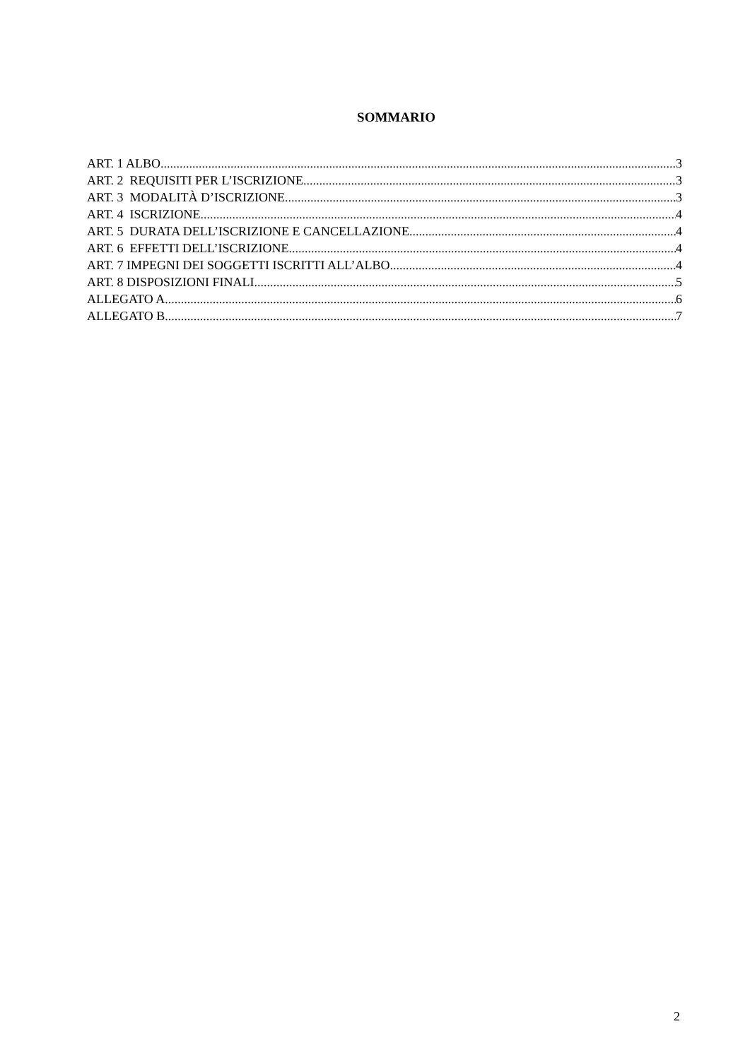SOMMARIO
ART. 1 ALBO 3
ART. 2 REQUISITI PER L’ISCRIZIONE 3
ART. 3 MODALITÀ D’ISCRIZIONE 3
ART. 4 ISCRIZIONE 4
ART. 5 DURATA DELL’ISCRIZIONE E CANCELLAZIONE 4
ART. 6 EFFETTI DELL’ISCRIZIONE 4
ART. 7 IMPEGNI DEI SOGGETTI ISCRITTI ALL’ALBO 4
ART. 8 DISPOSIZIONI FINALI 5
ALLEGATO A 6
ALLEGATO B 7
2